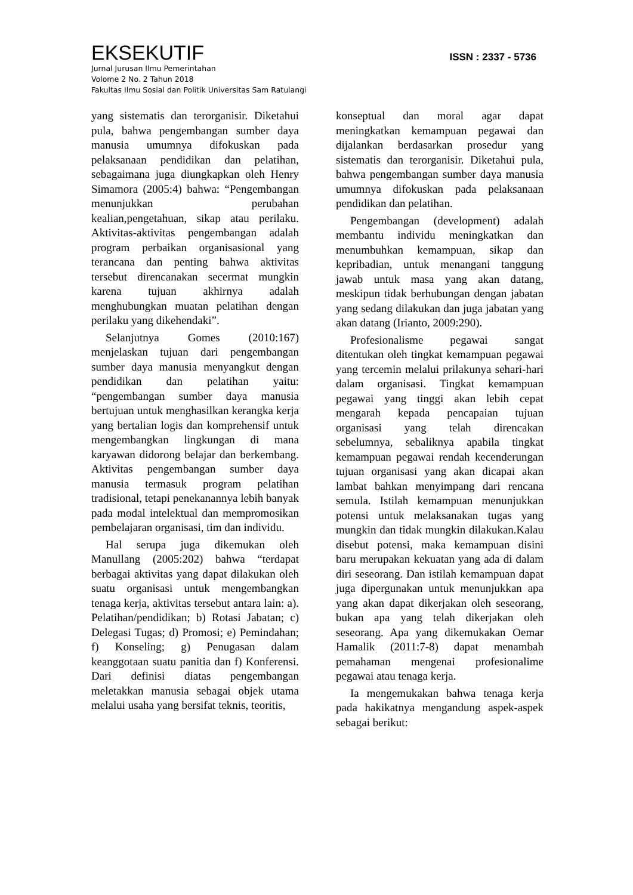EKSEKUTIF
ISSN : 2337 - 5736
Jurnal Jurusan Ilmu Pemerintahan
Volome 2 No. 2 Tahun 2018
Fakultas Ilmu Sosial dan Politik Universitas Sam Ratulangi
yang sistematis dan terorganisir. Diketahui pula, bahwa pengembangan sumber daya manusia umumnya difokuskan pada pelaksanaan pendidikan dan pelatihan, sebagaimana juga diungkapkan oleh Henry Simamora (2005:4) bahwa: “Pengembangan menunjukkan perubahan kealian,pengetahuan, sikap atau perilaku. Aktivitas-aktivitas pengembangan adalah program perbaikan organisasional yang terancana dan penting bahwa aktivitas tersebut direncanakan secermat mungkin karena tujuan akhirnya adalah menghubungkan muatan pelatihan dengan perilaku yang dikehendaki”.
Selanjutnya Gomes (2010:167) menjelaskan tujuan dari pengembangan sumber daya manusia menyangkut dengan pendidikan dan pelatihan yaitu: “pengembangan sumber daya manusia bertujuan untuk menghasilkan kerangka kerja yang bertalian logis dan komprehensif untuk mengembangkan lingkungan di mana karyawan didorong belajar dan berkembang. Aktivitas pengembangan sumber daya manusia termasuk program pelatihan tradisional, tetapi penekanannya lebih banyak pada modal intelektual dan mempromosikan pembelajaran organisasi, tim dan individu.
Hal serupa juga dikemukan oleh Manullang (2005:202) bahwa “terdapat berbagai aktivitas yang dapat dilakukan oleh suatu organisasi untuk mengembangkan tenaga kerja, aktivitas tersebut antara lain: a). Pelatihan/pendidikan; b) Rotasi Jabatan; c) Delegasi Tugas; d) Promosi; e) Pemindahan; f) Konseling; g) Penugasan dalam keanggotaan suatu panitia dan f) Konferensi. Dari definisi diatas pengembangan meletakkan manusia sebagai objek utama melalui usaha yang bersifat teknis, teoritis,
konseptual dan moral agar dapat meningkatkan kemampuan pegawai dan dijalankan berdasarkan prosedur yang sistematis dan terorganisir. Diketahui pula, bahwa pengembangan sumber daya manusia umumnya difokuskan pada pelaksanaan pendidikan dan pelatihan.
Pengembangan (development) adalah membantu individu meningkatkan dan menumbuhkan kemampuan, sikap dan kepribadian, untuk menangani tanggung jawab untuk masa yang akan datang, meskipun tidak berhubungan dengan jabatan yang sedang dilakukan dan juga jabatan yang akan datang (Irianto, 2009:290).
Profesionalisme pegawai sangat ditentukan oleh tingkat kemampuan pegawai yang tercemin melalui prilakunya sehari-hari dalam organisasi. Tingkat kemampuan pegawai yang tinggi akan lebih cepat mengarah kepada pencapaian tujuan organisasi yang telah direncakan sebelumnya, sebaliknya apabila tingkat kemampuan pegawai rendah kecenderungan tujuan organisasi yang akan dicapai akan lambat bahkan menyimpang dari rencana semula. Istilah kemampuan menunjukkan potensi untuk melaksanakan tugas yang mungkin dan tidak mungkin dilakukan.Kalau disebut potensi, maka kemampuan disini baru merupakan kekuatan yang ada di dalam diri seseorang. Dan istilah kemampuan dapat juga dipergunakan untuk menunjukkan apa yang akan dapat dikerjakan oleh seseorang, bukan apa yang telah dikerjakan oleh seseorang. Apa yang dikemukakan Oemar Hamalik (2011:7-8) dapat menambah pemahaman mengenai profesionalime pegawai atau tenaga kerja.
Ia mengemukakan bahwa tenaga kerja pada hakikatnya mengandung aspek-aspek sebagai berikut: